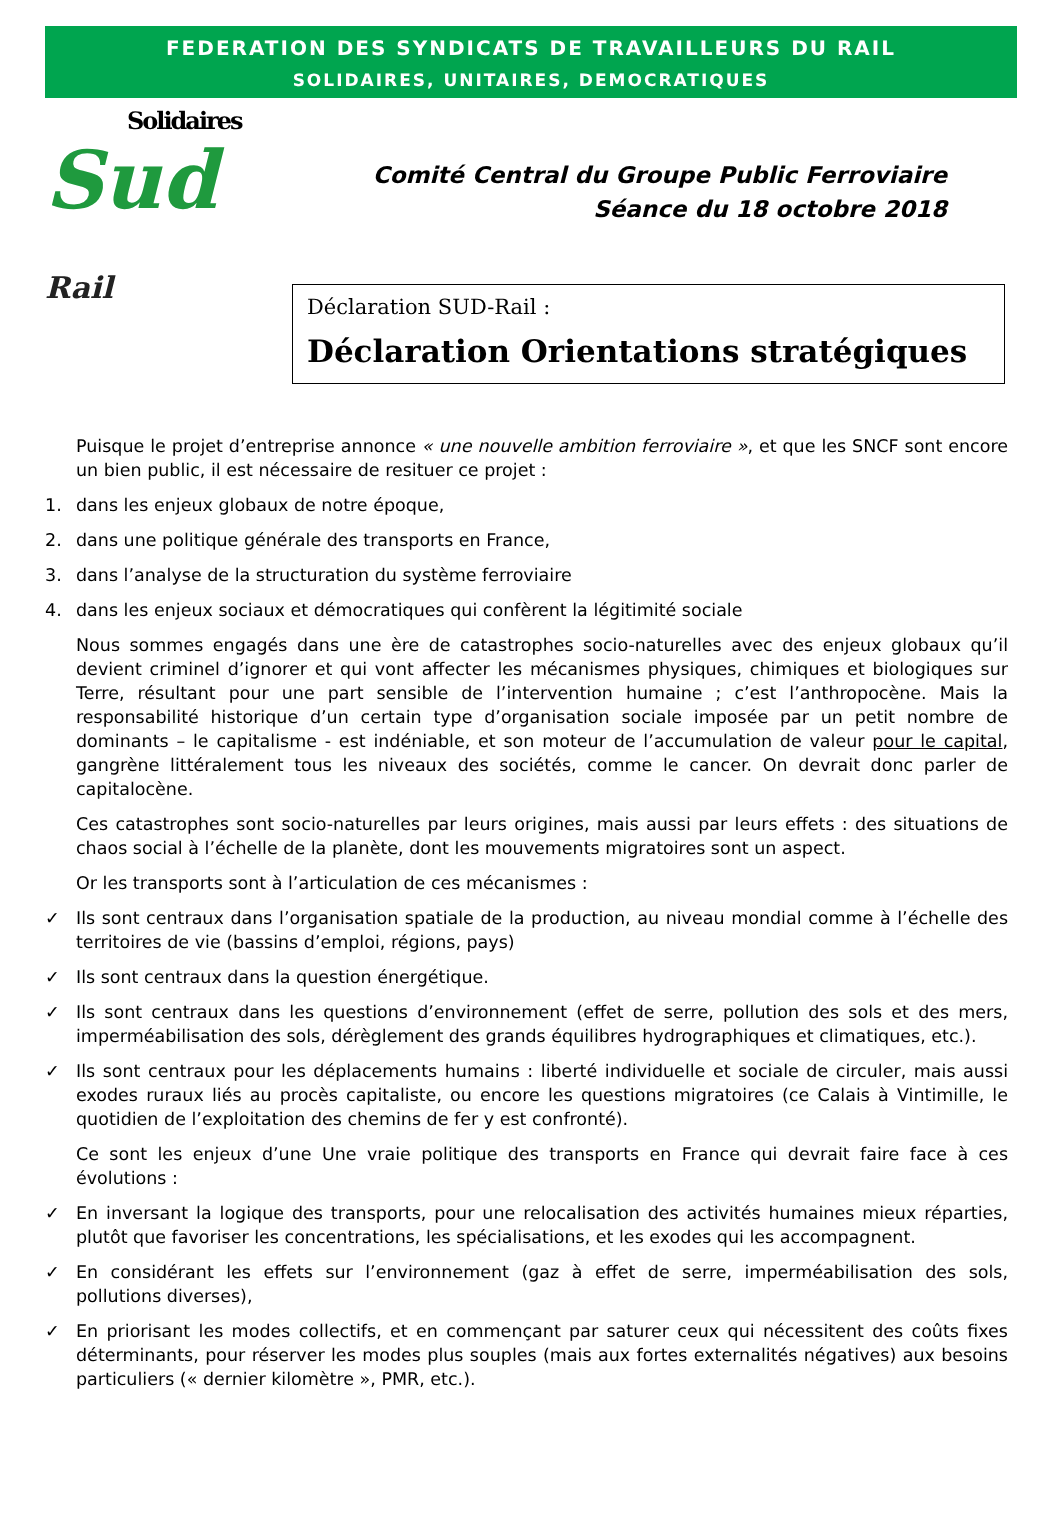FEDERATION DES SYNDICATS DE TRAVAILLEURS DU RAIL
SOLIDAIRES, UNITAIRES, DEMOCRATIQUES
Solidaires
Sud Rail
Comité Central du Groupe Public Ferroviaire
Séance du 18 octobre 2018
Déclaration SUD-Rail :
Déclaration Orientations stratégiques
Puisque le projet d’entreprise annonce « une nouvelle ambition ferroviaire », et que les SNCF sont encore un bien public, il est nécessaire de resituer ce projet :
1. dans les enjeux globaux de notre époque,
2. dans une politique générale des transports en France,
3. dans l’analyse de la structuration du système ferroviaire
4. dans les enjeux sociaux et démocratiques qui confèrent la légitimité sociale
Nous sommes engagés dans une ère de catastrophes socio-naturelles avec des enjeux globaux qu’il devient criminel d’ignorer et qui vont affecter les mécanismes physiques, chimiques et biologiques sur Terre, résultant pour une part sensible de l’intervention humaine ; c’est l’anthropocène. Mais la responsabilité historique d’un certain type d’organisation sociale imposée par un petit nombre de dominants – le capitalisme - est indéniable, et son moteur de l’accumulation de valeur pour le capital, gangrène littéralement tous les niveaux des sociétés, comme le cancer. On devrait donc parler de capitalocène.
Ces catastrophes sont socio-naturelles par leurs origines, mais aussi par leurs effets : des situations de chaos social à l’échelle de la planète, dont les mouvements migratoires sont un aspect.
Or les transports sont à l’articulation de ces mécanismes :
✓ Ils sont centraux dans l’organisation spatiale de la production, au niveau mondial comme à l’échelle des territoires de vie (bassins d’emploi, régions, pays)
✓ Ils sont centraux dans la question énergétique.
✓ Ils sont centraux dans les questions d’environnement (effet de serre, pollution des sols et des mers, imperméabilisation des sols, dérèglement des grands équilibres hydrographiques et climatiques, etc.).
✓ Ils sont centraux pour les déplacements humains : liberté individuelle et sociale de circuler, mais aussi exodes ruraux liés au procès capitaliste, ou encore les questions migratoires (ce Calais à Vintimille, le quotidien de l’exploitation des chemins de fer y est confronté).
Ce sont les enjeux d’une Une vraie politique des transports en France qui devrait faire face à ces évolutions :
✓ En inversant la logique des transports, pour une relocalisation des activités humaines mieux réparties, plutôt que favoriser les concentrations, les spécialisations, et les exodes qui les accompagnent.
✓ En considérant les effets sur l’environnement (gaz à effet de serre, imperméabilisation des sols, pollutions diverses),
✓ En priorisant les modes collectifs, et en commençant par saturer ceux qui nécessitent des coûts fixes déterminants, pour réserver les modes plus souples (mais aux fortes externalités négatives) aux besoins particuliers (« dernier kilomètre », PMR, etc.).